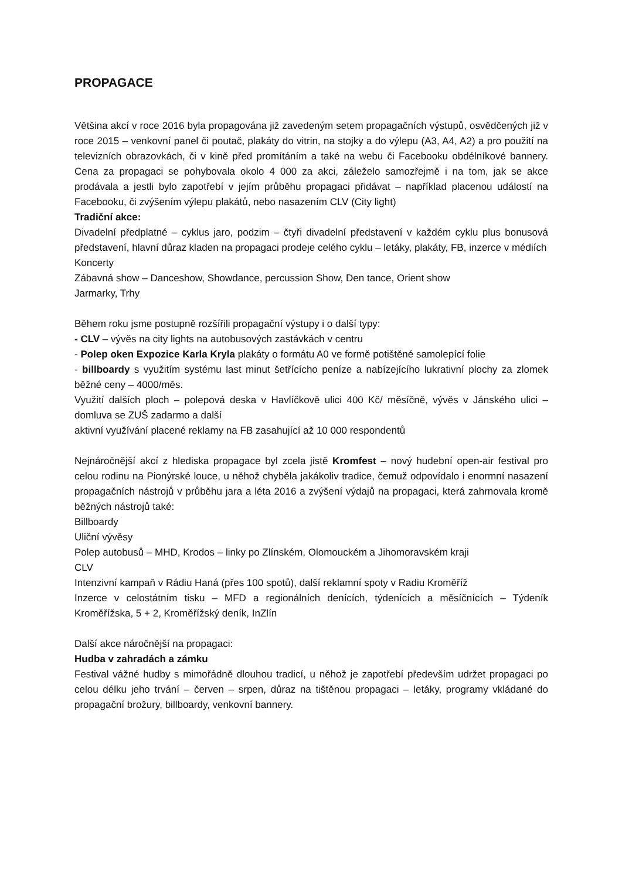PROPAGACE
Většina akcí v roce 2016 byla propagována již zavedeným setem propagačních výstupů, osvědčených již v roce 2015 – venkovní panel či poutač, plakáty do vitrin, na stojky a do výlepu (A3, A4, A2) a pro použití na televizních obrazovkách, či v kině před promítáním a také na webu či Facebooku obdélníkové bannery. Cena za propagaci se pohybovala okolo 4 000 za akci, záleželo samozřejmě i na tom, jak se akce prodávala a jestli bylo zapotřebí v jejím průběhu propagaci přidávat – například placenou událostí na Facebooku, či zvýšením výlepu plakátů, nebo nasazením CLV (City light)
Tradiční akce:
Divadelní předplatné – cyklus jaro, podzim – čtyři divadelní představení v každém cyklu plus bonusová představení, hlavní důraz kladen na propagaci prodeje celého cyklu – letáky, plakáty, FB, inzerce v médiích
Koncerty
Zábavná show – Danceshow, Showdance, percussion Show, Den tance, Orient show
Jarmarky, Trhy
Během roku jsme postupně rozšířili propagační výstupy i o další typy:
- CLV – vývěs na city lights na autobusových zastávkách v centru
- Polep oken Expozice Karla Kryla plakáty o formátu A0 ve formě potištěné samolepící folie
- billboardy s využitím systému last minut šetřícícho peníze a nabízejícího lukrativní plochy za zlomek běžné ceny – 4000/měs.
Využití dalších ploch – polepová deska v Havlíčkově ulici 400 Kč/ měsíčně, vývěs v Jánského ulici – domluva se ZUŠ zadarmo a další
aktivní využívání placené reklamy na FB zasahující až 10 000 respondentů
Nejnáročnější akcí z hlediska propagace byl zcela jistě Kromfest – nový hudební open-air festival pro celou rodinu na Pionýrské louce, u něhož chyběla jakákoliv tradice, čemuž odpovídalo i enormní nasazení propagačních nástrojů v průběhu jara a léta 2016 a zvýšení výdajů na propagaci, která zahrnovala kromě běžných nástrojů také:
Billboardy
Uliční vývěsy
Polep autobusů – MHD, Krodos – linky po Zlínském, Olomouckém a Jihomoravském kraji
CLV
Intenzivní kampaň v Rádiu Haná (přes 100 spotů), další reklamní spoty v Radiu Kroměříž
Inzerce v celostátním tisku – MFD a regionálních denících, týdenících a měsíčnících – Týdeník Kroměřížska, 5 + 2, Kroměřížský deník, InZlín
Další akce náročnější na propagaci:
Hudba v zahradách a zámku
Festival vážné hudby s mimořádně dlouhou tradicí, u něhož je zapotřebí především udržet propagaci po celou délku jeho trvání – červen – srpen, důraz na tištěnou propagaci – letáky, programy vkládané do propagační brožury, billboardy, venkovní bannery.